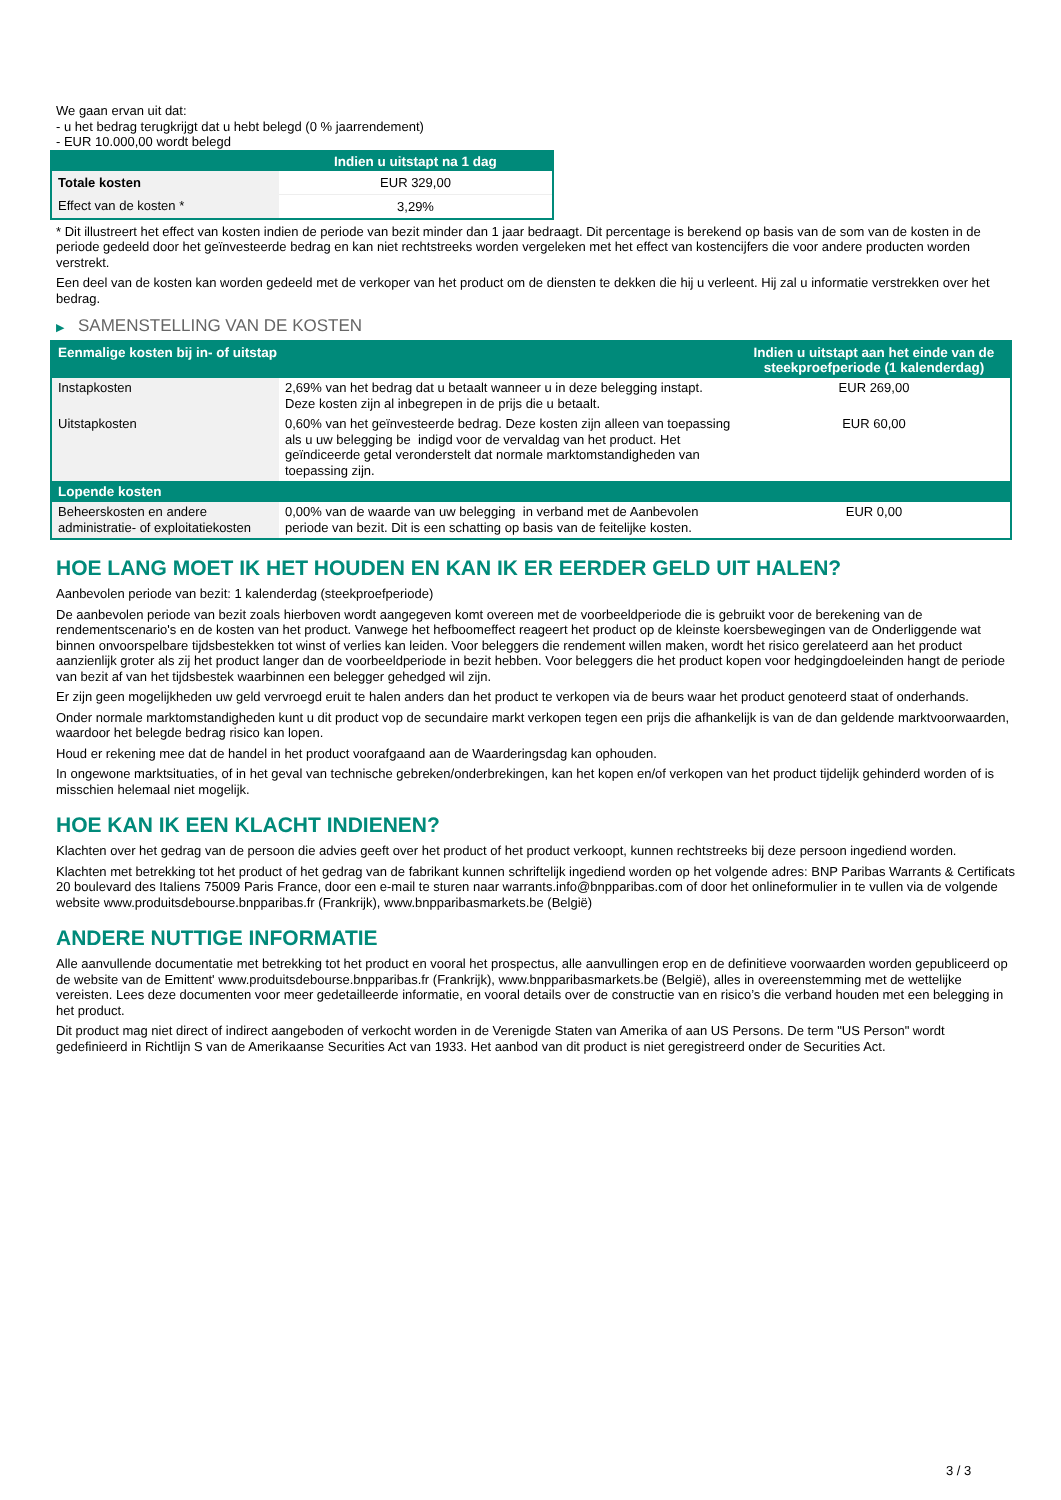We gaan ervan uit dat:
- u het bedrag terugkrijgt dat u hebt belegd (0 % jaarrendement)
- EUR 10.000,00 wordt belegd
| | Indien u uitstapt na 1 dag |
| --- | --- |
| Totale kosten | EUR 329,00 |
| Effect van de kosten * | 3,29% |
* Dit illustreert het effect van kosten indien de periode van bezit minder dan 1 jaar bedraagt. Dit percentage is berekend op basis van de som van de kosten in de periode gedeeld door het geïnvesteerde bedrag en kan niet rechtstreeks worden vergeleken met het effect van kostencijfers die voor andere producten worden verstrekt.
Een deel van de kosten kan worden gedeeld met de verkoper van het product om de diensten te dekken die hij u verleent. Hij zal u informatie verstrekken over het bedrag.
▶ SAMENSTELLING VAN DE KOSTEN
| Eenmalige kosten bij in- of uitstap | | Indien u uitstapt aan het einde van de steekproefperiode (1 kalenderdag) |
| --- | --- | --- |
| Instapkosten | 2,69% van het bedrag dat u betaalt wanneer u in deze belegging instapt. Deze kosten zijn al inbegrepen in de prijs die u betaalt. | EUR 269,00 |
| Uitstapkosten | 0,60% van het geïnvesteerde bedrag. Deze kosten zijn alleen van toepassing als u uw belegging be indigd voor de vervaldag van het product. Het geïndiceerde getal veronderstelt dat normale marktomstandigheden van toepassing zijn. | EUR 60,00 |
| Lopende kosten | | |
| Beheerskosten en andere administratie- of exploitatiekosten | 0,00% van de waarde van uw belegging in verband met de Aanbevolen periode van bezit. Dit is een schatting op basis van de feitelijke kosten. | EUR 0,00 |
HOE LANG MOET IK HET HOUDEN EN KAN IK ER EERDER GELD UIT HALEN?
Aanbevolen periode van bezit: 1 kalenderdag (steekproefperiode)
De aanbevolen periode van bezit zoals hierboven wordt aangegeven komt overeen met de voorbeeldperiode die is gebruikt voor de berekening van de rendementscenario's en de kosten van het product. Vanwege het hefboomeffect reageert het product op de kleinste koersbewegingen van de Onderliggende wat binnen onvoorspelbare tijdsbestekken tot winst of verlies kan leiden. Voor beleggers die rendement willen maken, wordt het risico gerelateerd aan het product aanzienlijk groter als zij het product langer dan de voorbeeldperiode in bezit hebben. Voor beleggers die het product kopen voor hedgingdoeleinden hangt de periode van bezit af van het tijdsbestek waarbinnen een belegger gehedged wil zijn.
Er zijn geen mogelijkheden uw geld vervroegd eruit te halen anders dan het product te verkopen via de beurs waar het product genoteerd staat of onderhands.
Onder normale marktomstandigheden kunt u dit product vop de secundaire markt verkopen tegen een prijs die afhankelijk is van de dan geldende marktvoorwaarden, waardoor het belegde bedrag risico kan lopen.
Houd er rekening mee dat de handel in het product voorafgaand aan de Waarderingsdag kan ophouden.
In ongewone marktsituaties, of in het geval van technische gebreken/onderbrekingen, kan het kopen en/of verkopen van het product tijdelijk gehinderd worden of is misschien helemaal niet mogelijk.
HOE KAN IK EEN KLACHT INDIENEN?
Klachten over het gedrag van de persoon die advies geeft over het product of het product verkoopt, kunnen rechtstreeks bij deze persoon ingediend worden.
Klachten met betrekking tot het product of het gedrag van de fabrikant kunnen schriftelijk ingediend worden op het volgende adres: BNP Paribas Warrants & Certificats 20 boulevard des Italiens 75009 Paris France, door een e-mail te sturen naar warrants.info@bnpparibas.com of door het onlineformulier in te vullen via de volgende website www.produitsdebourse.bnpparibas.fr (Frankrijk), www.bnpparibasmarkets.be (België)
ANDERE NUTTIGE INFORMATIE
Alle aanvullende documentatie met betrekking tot het product en vooral het prospectus, alle aanvullingen erop en de definitieve voorwaarden worden gepubliceerd op de website van de Emittent' www.produitsdebourse.bnpparibas.fr (Frankrijk), www.bnpparibasmarkets.be (België), alles in overeenstemming met de wettelijke vereisten. Lees deze documenten voor meer gedetailleerde informatie, en vooral details over de constructie van en risico’s die verband houden met een belegging in het product.
Dit product mag niet direct of indirect aangeboden of verkocht worden in de Verenigde Staten van Amerika of aan US Persons. De term "US Person" wordt gedefinieerd in Richtlijn S van de Amerikaanse Securities Act van 1933. Het aanbod van dit product is niet geregistreerd onder de Securities Act.
3 / 3